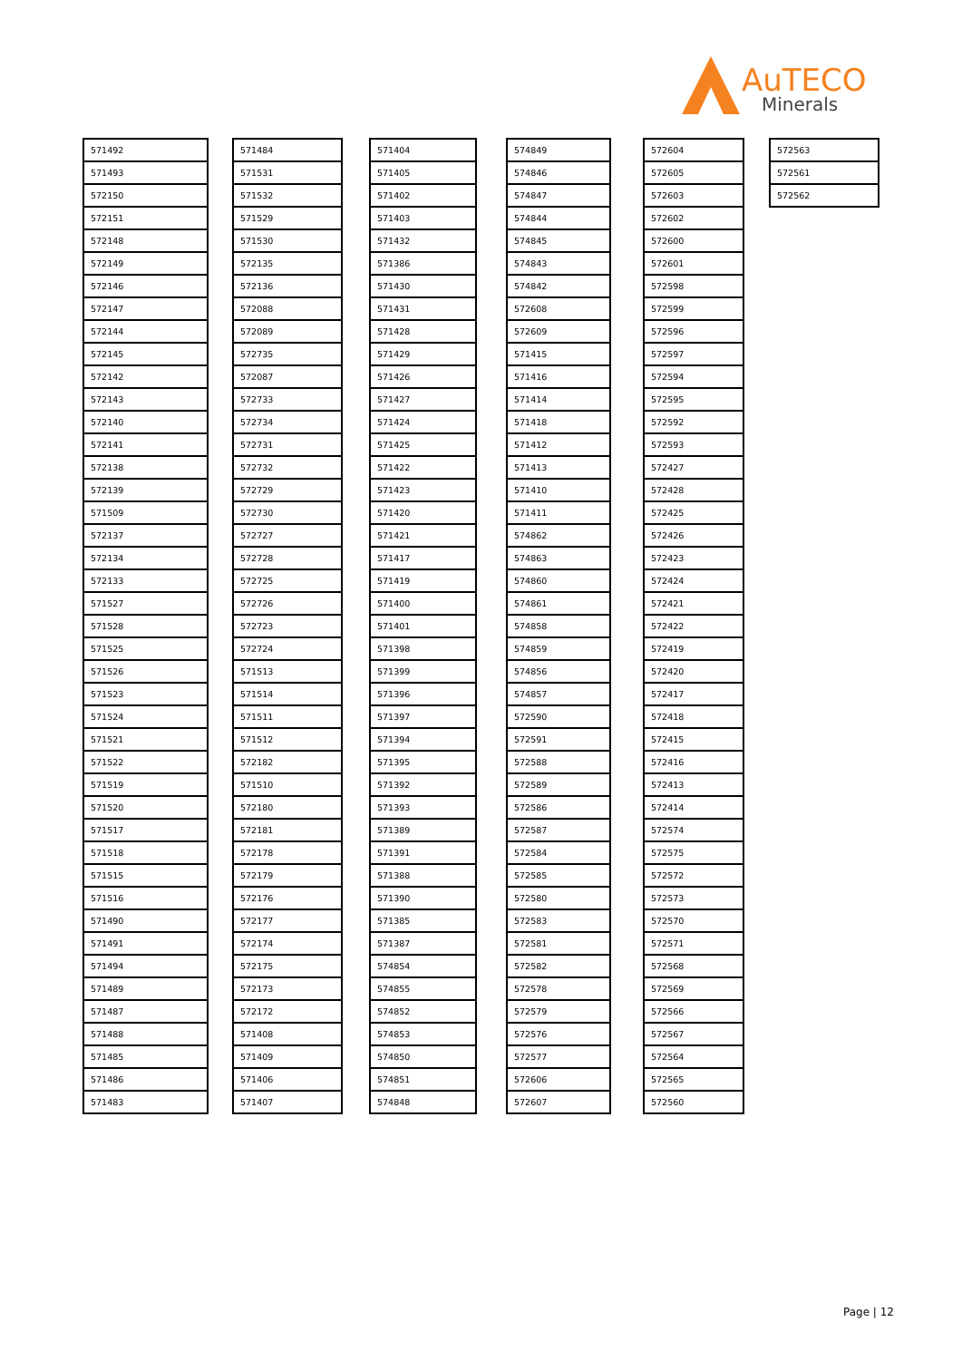AuTECO
Minerals
| 571492 |
| 571493 |
| 572150 |
| 572151 |
| 572148 |
| 572149 |
| 572146 |
| 572147 |
| 572144 |
| 572145 |
| 572142 |
| 572143 |
| 572140 |
| 572141 |
| 572138 |
| 572139 |
| 571509 |
| 572137 |
| 572134 |
| 572133 |
| 571527 |
| 571528 |
| 571525 |
| 571526 |
| 571523 |
| 571524 |
| 571521 |
| 571522 |
| 571519 |
| 571520 |
| 571517 |
| 571518 |
| 571515 |
| 571516 |
| 571490 |
| 571491 |
| 571494 |
| 571489 |
| 571487 |
| 571488 |
| 571485 |
| 571486 |
| 571483 |
| 571484 |
| 571531 |
| 571532 |
| 571529 |
| 571530 |
| 572135 |
| 572136 |
| 572088 |
| 572089 |
| 572735 |
| 572087 |
| 572733 |
| 572734 |
| 572731 |
| 572732 |
| 572729 |
| 572730 |
| 572727 |
| 572728 |
| 572725 |
| 572726 |
| 572723 |
| 572724 |
| 571513 |
| 571514 |
| 571511 |
| 571512 |
| 572182 |
| 571510 |
| 572180 |
| 572181 |
| 572178 |
| 572179 |
| 572176 |
| 572177 |
| 572174 |
| 572175 |
| 572173 |
| 572172 |
| 571408 |
| 571409 |
| 571406 |
| 571407 |
| 571404 |
| 571405 |
| 571402 |
| 571403 |
| 571432 |
| 571386 |
| 571430 |
| 571431 |
| 571428 |
| 571429 |
| 571426 |
| 571427 |
| 571424 |
| 571425 |
| 571422 |
| 571423 |
| 571420 |
| 571421 |
| 571417 |
| 571419 |
| 571400 |
| 571401 |
| 571398 |
| 571399 |
| 571396 |
| 571397 |
| 571394 |
| 571395 |
| 571392 |
| 571393 |
| 571389 |
| 571391 |
| 571388 |
| 571390 |
| 571385 |
| 571387 |
| 574854 |
| 574855 |
| 574852 |
| 574853 |
| 574850 |
| 574851 |
| 574848 |
| 574849 |
| 574846 |
| 574847 |
| 574844 |
| 574845 |
| 574843 |
| 574842 |
| 572608 |
| 572609 |
| 571415 |
| 571416 |
| 571414 |
| 571418 |
| 571412 |
| 571413 |
| 571410 |
| 571411 |
| 574862 |
| 574863 |
| 574860 |
| 574861 |
| 574858 |
| 574859 |
| 574856 |
| 574857 |
| 572590 |
| 572591 |
| 572588 |
| 572589 |
| 572586 |
| 572587 |
| 572584 |
| 572585 |
| 572580 |
| 572583 |
| 572581 |
| 572582 |
| 572578 |
| 572579 |
| 572576 |
| 572577 |
| 572606 |
| 572607 |
| 572604 |
| 572605 |
| 572603 |
| 572602 |
| 572600 |
| 572601 |
| 572598 |
| 572599 |
| 572596 |
| 572597 |
| 572594 |
| 572595 |
| 572592 |
| 572593 |
| 572427 |
| 572428 |
| 572425 |
| 572426 |
| 572423 |
| 572424 |
| 572421 |
| 572422 |
| 572419 |
| 572420 |
| 572417 |
| 572418 |
| 572415 |
| 572416 |
| 572413 |
| 572414 |
| 572574 |
| 572575 |
| 572572 |
| 572573 |
| 572570 |
| 572571 |
| 572568 |
| 572569 |
| 572566 |
| 572567 |
| 572564 |
| 572565 |
| 572560 |
| 572563 |
| 572561 |
| 572562 |
Page | 12